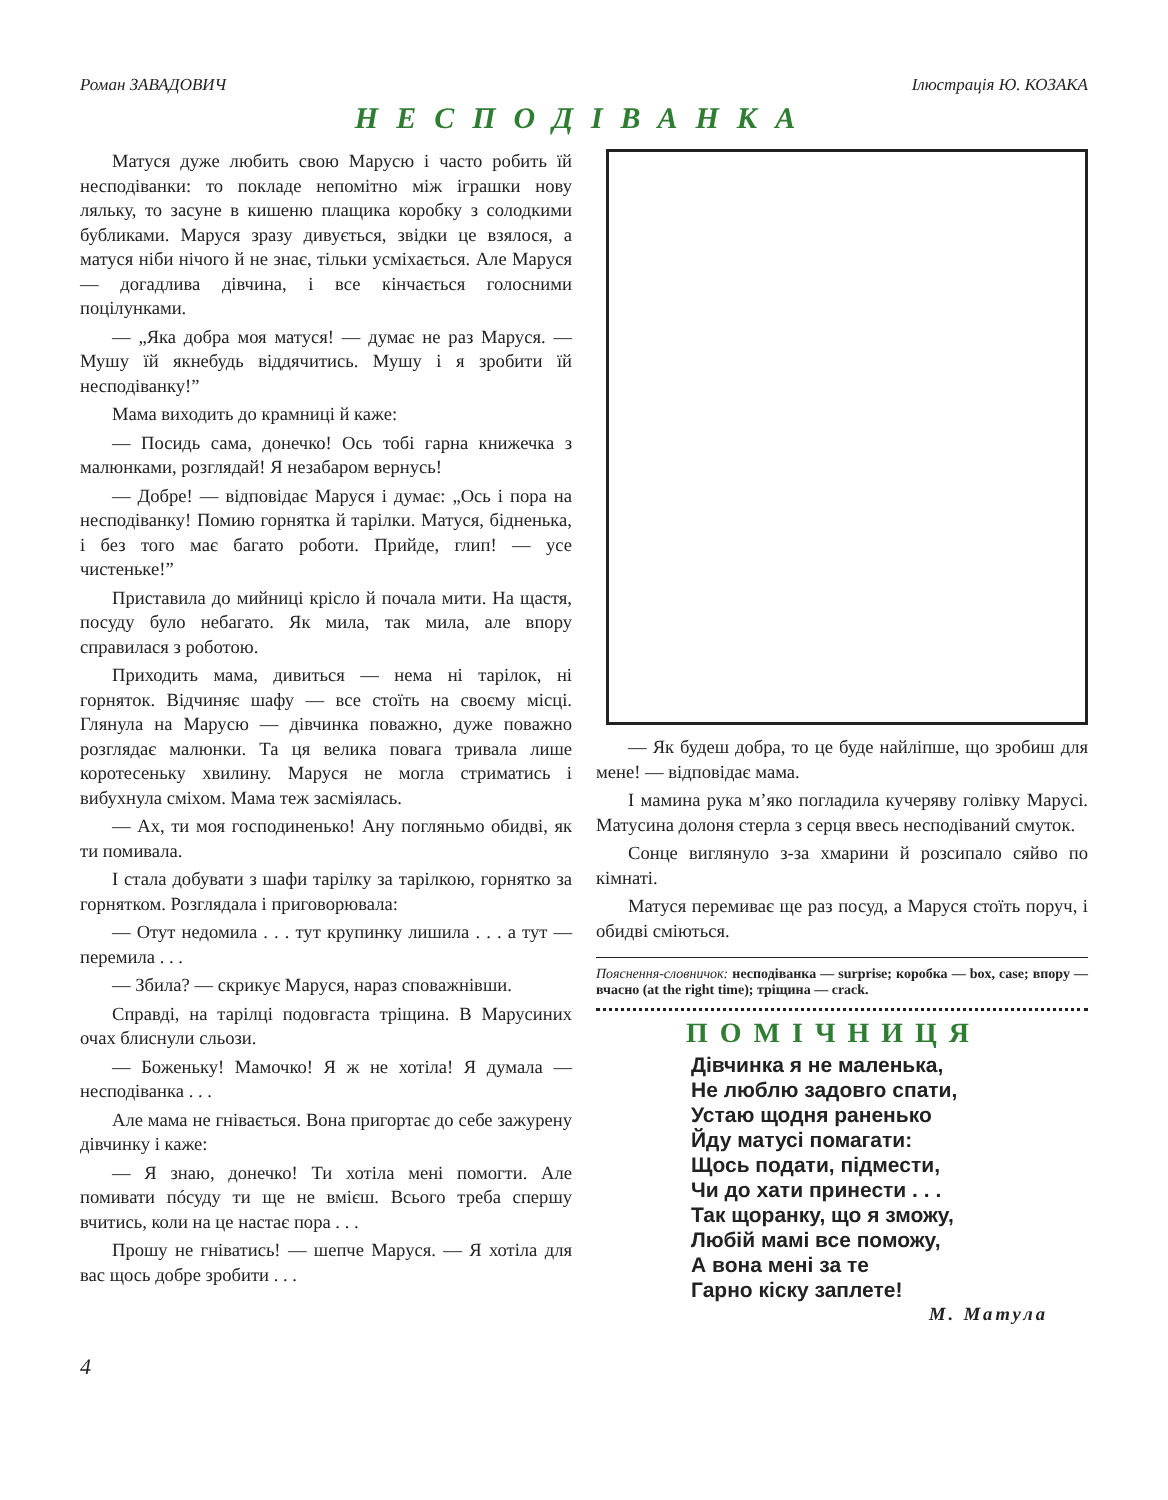Роман ЗАВАДОВИЧ Ілюстрація Ю. КОЗАКА
НЕСПОДІВАНКА
Матуся дуже любить свою Марусю і часто робить їй несподіванки: то покладе непомітно між іграшки нову ляльку, то засуне в кишеню плащика коробку з солодкими бубликами. Маруся зразу дивується, звідки це взялося, а матуся ніби нічого й не знає, тільки усміхається. Але Маруся — догадлива дівчина, і все кінчається голосними поцілунками.
— „Яка добра моя матуся! — думає не раз Маруся. — Мушу їй якнебудь віддячитись. Мушу і я зробити їй несподіванку!”
Мама виходить до крамниці й каже:
— Посидь сама, донечко! Ось тобі гарна книжечка з малюнками, розглядай! Я незабаром вернусь!
— Добре! — відповідає Маруся і думає: „Ось і пора на несподіванку! Помию горнятка й тарілки. Матуся, бідненька, і без того має багато роботи. Прийде, глип! — усе чистеньке!”
Приставила до мийниці крісло й почала мити. На щастя, посуду було небагато. Як мила, так мила, але впору справилася з роботою.
Приходить мама, дивиться — нема ні тарілок, ні горняток. Відчиняє шафу — все стоїть на своєму місці. Глянула на Марусю — дівчинка поважно, дуже поважно розглядає малюнки. Та ця велика повага тривала лише коротесеньку хвилину. Маруся не могла стриматись і вибухнула сміхом. Мама теж засміялась.
— Ах, ти моя господиненько! Ану погляньмо обидві, як ти помивала.
І стала добувати з шафи тарілку за тарілкою, горнятко за горнятком. Розглядала і приговорювала:
— Отут недомила . . . тут крупинку лишила . . . а тут — перемила . . .
— Збила? — скрикує Маруся, нараз споважнівши.
Справді, на тарілці подовгаста тріщина. В Марусиних очах блиснули сльози.
— Боженьку! Мамочко! Я ж не хотіла! Я думала — несподіванка . . .
Але мама не гнівається. Вона пригортає до себе зажурену дівчинку і каже:
— Я знаю, донечко! Ти хотіла мені помогти. Але помивати пóсуду ти ще не вмієш. Всього треба спершу вчитись, коли на це настає пора . . .
Прошу не гніватись! — шепче Маруся. — Я хотіла для вас щось добре зробити . . .
— Як будеш добра, то це буде найліпше, що зробиш для мене! — відповідає мама.
І мамина рука м’яко погладила кучеряву голівку Марусі. Матусина долоня стерла з серця ввесь несподіваний смуток.
Сонце виглянуло з-за хмарини й розсипало сяйво по кімнаті.
Матуся перемиває ще раз посуд, а Маруся стоїть поруч, і обидві сміються.
Пояснення-словничок: несподіванка — surprise; коробка — box, case; впору — вчасно (at the right time); тріщина — crack.
ПОМІЧНИЦЯ
Дівчинка я не маленька,
Не люблю задовго спати,
Устаю щодня раненько
Йду матусі помагати:
Щось подати, підмести,
Чи до хати принести . . .
Так щоранку, що я зможу,
Любій мамі все поможу,
А вона мені за те
Гарно кіску заплете!
М. Матула
4